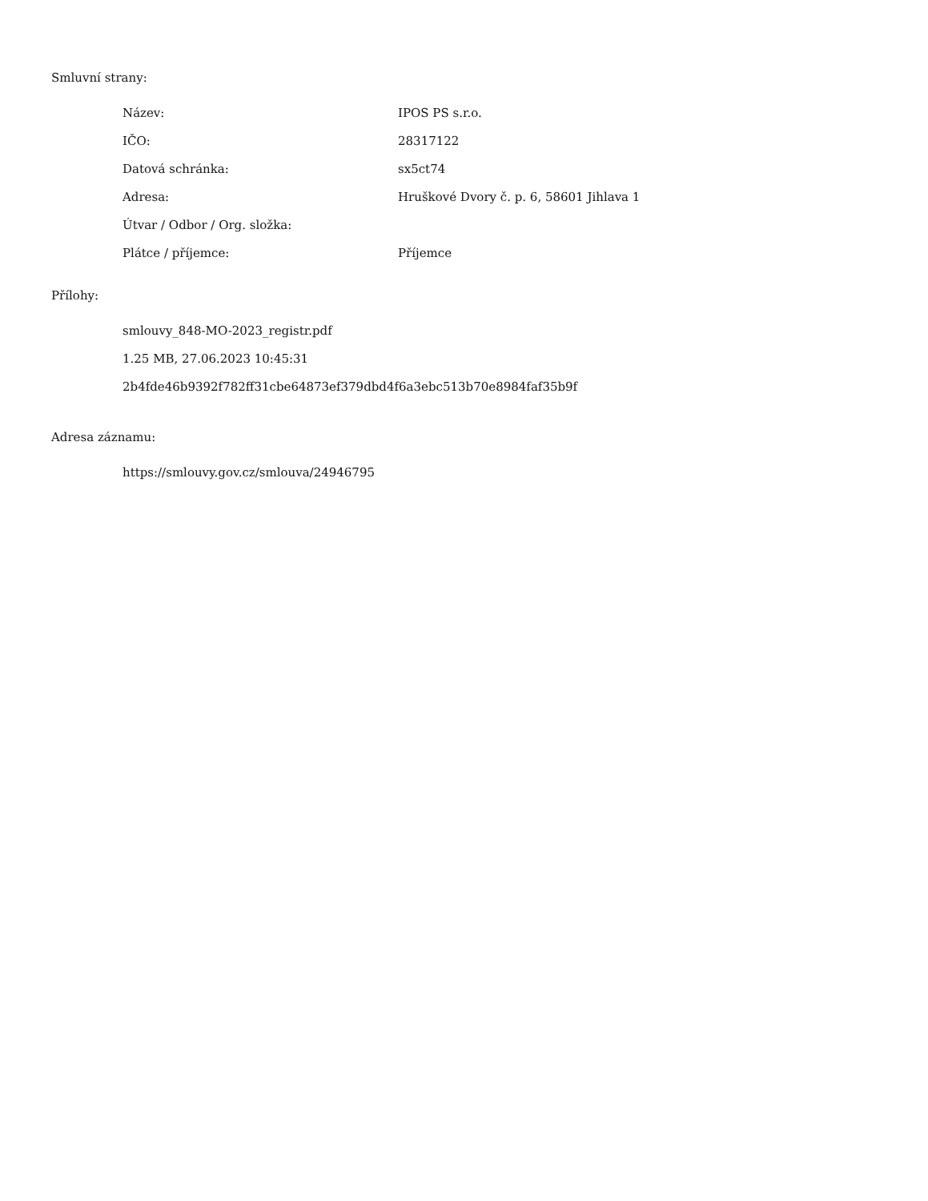Smluvní strany:
| Název: | IPOS PS s.r.o. |
| IČO: | 28317122 |
| Datová schránka: | sx5ct74 |
| Adresa: | Hruškové Dvory č. p. 6, 58601 Jihlava 1 |
| Útvar / Odbor / Org. složka: | |
| Plátce / příjemce: | Příjemce |
Přílohy:
smlouvy_848-MO-2023_registr.pdf
1.25 MB, 27.06.2023 10:45:31
2b4fde46b9392f782ff31cbe64873ef379dbd4f6a3ebc513b70e8984faf35b9f
Adresa záznamu:
https://smlouvy.gov.cz/smlouva/24946795